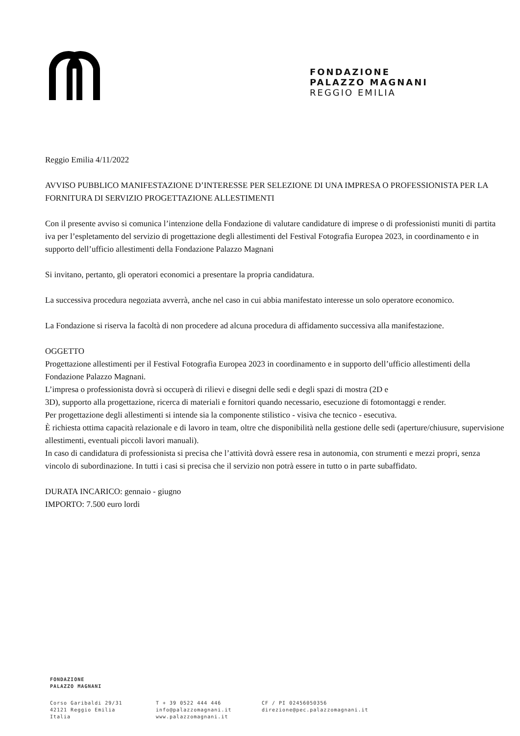FONDAZIONE
PALAZZO MAGNANI
REGGIO EMILIA
Reggio Emilia 4/11/2022
AVVISO PUBBLICO MANIFESTAZIONE D’INTERESSE PER SELEZIONE DI UNA IMPRESA O PROFESSIONISTA PER LA FORNITURA DI SERVIZIO PROGETTAZIONE ALLESTIMENTI
Con il presente avviso si comunica l’intenzione della Fondazione di valutare candidature di imprese o di professionisti muniti di partita iva per l’espletamento del servizio di progettazione degli allestimenti del Festival Fotografia Europea 2023, in coordinamento e in supporto dell’ufficio allestimenti della Fondazione Palazzo Magnani
Si invitano, pertanto, gli operatori economici a presentare la propria candidatura.
La successiva procedura negoziata avverrà, anche nel caso in cui abbia manifestato interesse un solo operatore economico.
La Fondazione si riserva la facoltà di non procedere ad alcuna procedura di affidamento successiva alla manifestazione.
OGGETTO
Progettazione allestimenti per il Festival Fotografia Europea 2023 in coordinamento e in supporto dell’ufficio allestimenti della Fondazione Palazzo Magnani.
L’impresa o professionista dovrà si occuperà di rilievi e disegni delle sedi e degli spazi di mostra (2D e
3D), supporto alla progettazione, ricerca di materiali e fornitori quando necessario, esecuzione di fotomontaggi e render.
Per progettazione degli allestimenti si intende sia la componente stilistico - visiva che tecnico - esecutiva.
È richiesta ottima capacità relazionale e di lavoro in team, oltre che disponibilità nella gestione delle sedi (aperture/chiusure, supervisione allestimenti, eventuali piccoli lavori manuali).
In caso di candidatura di professionista si precisa che l’attività dovrà essere resa in autonomia, con strumenti e mezzi propri, senza vincolo di subordinazione. In tutti i casi si precisa che il servizio non potrà essere in tutto o in parte subaffidato.
DURATA INCARICO: gennaio - giugno
IMPORTO: 7.500 euro lordi
FONDAZIONE
PALAZZO MAGNANI
Corso Garibaldi 29/31
42121 Reggio Emilia
Italia
T + 39 0522 444 446
info@palazzomagnani.it
www.palazzomagnani.it
CF / PI 02456050356
direzione@pec.palazzomagnani.it